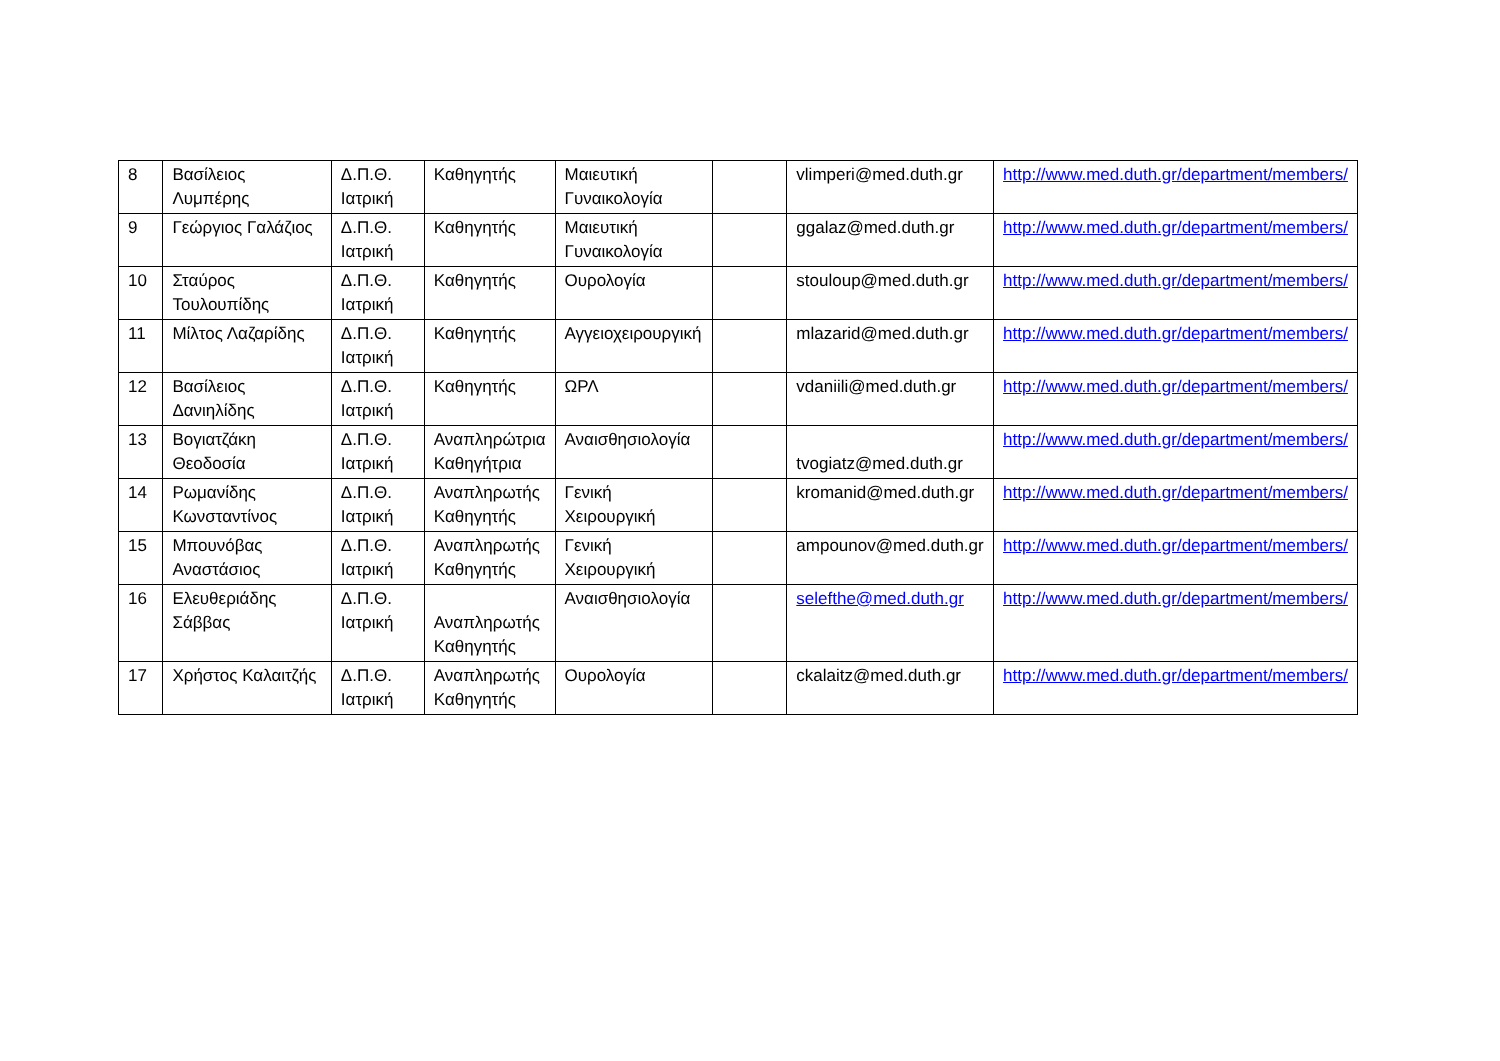| 8 | Βασίλειος Λυμπέρης | Δ.Π.Θ. Ιατρική | Καθηγητής | Μαιευτική Γυναικολογία | | vlimperi@med.duth.gr | http://www.med.duth.gr/department/members/ |
| 9 | Γεώργιος Γαλάζιος | Δ.Π.Θ. Ιατρική | Καθηγητής | Μαιευτική Γυναικολογία | | ggalaz@med.duth.gr | http://www.med.duth.gr/department/members/ |
| 10 | Σταύρος Τουλουπίδης | Δ.Π.Θ. Ιατρική | Καθηγητής | Ουρολογία | | stouloup@med.duth.gr | http://www.med.duth.gr/department/members/ |
| 11 | Μίλτος Λαζαρίδης | Δ.Π.Θ. Ιατρική | Καθηγητής | Αγγειοχειρουργική | | mlazarid@med.duth.gr | http://www.med.duth.gr/department/members/ |
| 12 | Βασίλειος Δανιηλίδης | Δ.Π.Θ. Ιατρική | Καθηγητής | ΩΡΛ | | vdaniili@med.duth.gr | http://www.med.duth.gr/department/members/ |
| 13 | Βογιατζάκη Θεοδοσία | Δ.Π.Θ. Ιατρική | Αναπληρώτρια Καθηγήτρια | Αναισθησιολογία | | tvogiatz@med.duth.gr | http://www.med.duth.gr/department/members/ |
| 14 | Ρωμανίδης Κωνσταντίνος | Δ.Π.Θ. Ιατρική | Αναπληρωτής Καθηγητής | Γενική Χειρουργική | | kromanid@med.duth.gr | http://www.med.duth.gr/department/members/ |
| 15 | Μπουνόβας Αναστάσιος | Δ.Π.Θ. Ιατρική | Αναπληρωτής Καθηγητής | Γενική Χειρουργική | | ampounov@med.duth.gr | http://www.med.duth.gr/department/members/ |
| 16 | Ελευθεριάδης Σάββας | Δ.Π.Θ. Ιατρική | Αναπληρωτής Καθηγητής | Αναισθησιολογία | | selefthe@med.duth.gr | http://www.med.duth.gr/department/members/ |
| 17 | Χρήστος Καλαιτζής | Δ.Π.Θ. Ιατρική | Αναπληρωτής Καθηγητής | Ουρολογία | | ckalaitz@med.duth.gr | http://www.med.duth.gr/department/members/ |